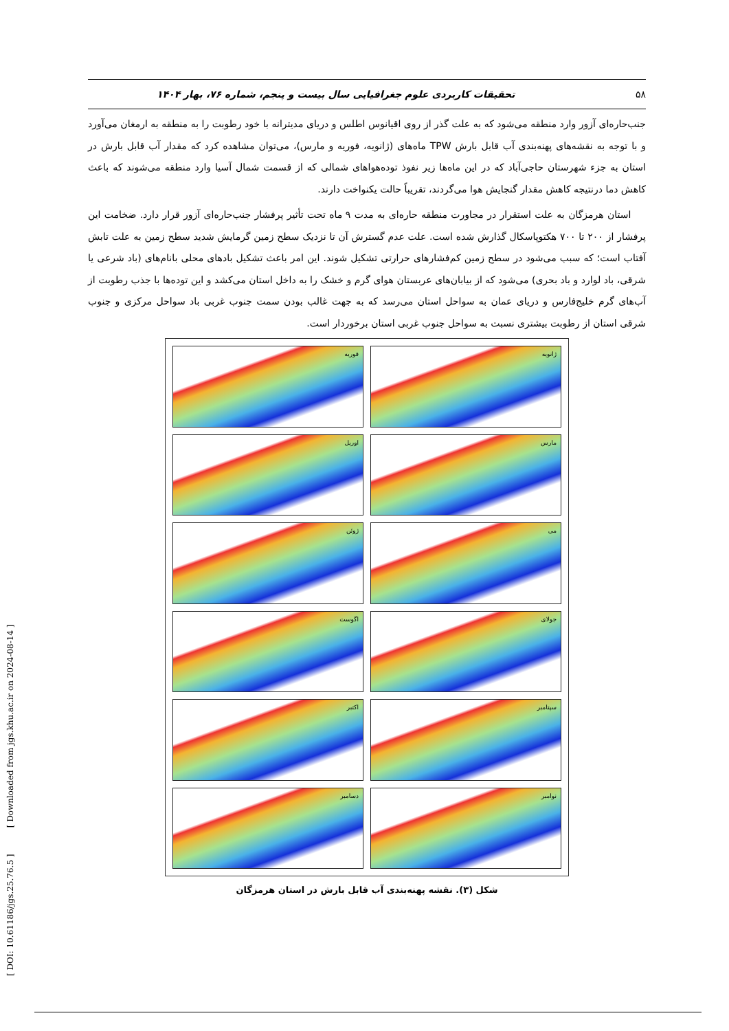[ DOI: 10.61186/jgs.25.76.5 ] [ Downloaded from jgs.khu.ac.ir on 2024-08-14 ]
۵۸ تحقیقات کاربردی علوم جغرافیایی سال بیست و پنجم، شماره ۷۶، بهار ۱۴۰۴
جنب‌حاره‌ای آزور وارد منطقه می‌شود که به علت گذر از روی اقیانوس اطلس و دریای مدیترانه با خود رطوبت را به منطقه به ارمغان می‌آورد و با توجه به نقشه‌های پهنه‌بندی آب قابل بارش TPW ماه‌های (ژانویه، فوریه و مارس)، می‌توان مشاهده کرد که مقدار آب قابل بارش در استان به جزء شهرستان حاجی‌آباد که در این ماه‌ها زیر نفوذ توده‌هواهای شمالی که از قسمت شمال آسیا وارد منطقه می‌شوند که باعث کاهش دما درنتیجه کاهش مقدار گنجایش هوا می‌گردند، تقریباً حالت یکنواخت دارند.
استان هرمزگان به علت استقرار در مجاورت منطقه حاره‌ای به مدت ۹ ماه تحت تأثیر پرفشار جنب‌حاره‌ای آزور قرار دارد. ضخامت این پرفشار از ۲۰۰ تا ۷۰۰ هکتوپاسکال گذارش شده است. علت عدم گسترش آن تا نزدیک سطح زمین گرمایش شدید سطح زمین به علت تابش آفتاب است؛ که سبب می‌شود در سطح زمین کم‌فشارهای حرارتی تشکیل شوند. این امر باعث تشکیل بادهای محلی بانام‌های (باد شرعی یا شرقی، باد لوارد و باد بحری) می‌شود که از بیابان‌های عربستان هوای گرم و خشک را به داخل استان می‌کشد و این توده‌ها با جذب رطوبت از آب‌های گرم خلیج‌فارس و دریای عمان به سواحل استان می‌رسد که به جهت غالب بودن سمت جنوب غربی باد سواحل مرکزی و جنوب شرقی استان از رطوبت بیشتری نسبت به سواحل جنوب غربی استان برخوردار است.
فوریه
ژانویه
اوریل
مارس
ژوئن
می
اگوست
جولای
اکتبر
سپتامبر
دسامبر
نوامبر
شکل (۳). نقشه پهنه‌بندی آب قابل بارش در استان هرمزگان